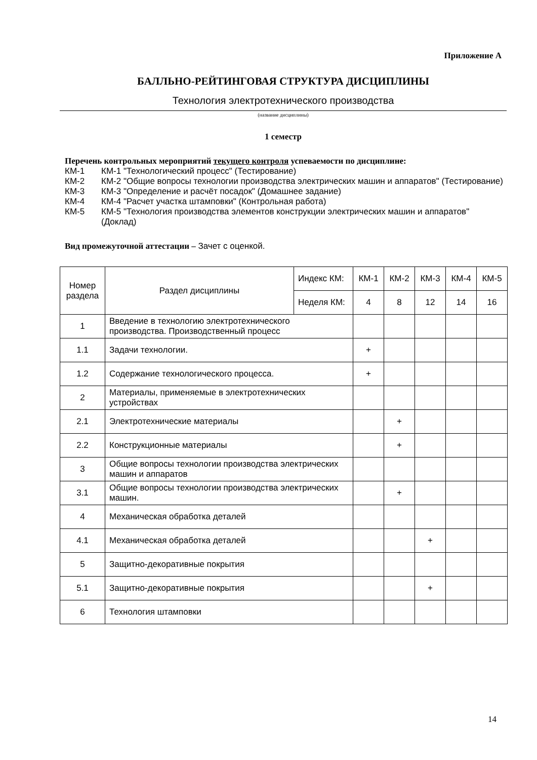Приложение А
БАЛЛЬНО-РЕЙТИНГОВАЯ СТРУКТУРА ДИСЦИПЛИНЫ
Технология электротехнического производства
(название дисциплины)
1 семестр
Перечень контрольных мероприятий текущего контроля успеваемости по дисциплине:
КМ-1 КМ-1 "Технологический процесс" (Тестирование)
КМ-2 КМ-2 "Общие вопросы технологии производства электрических машин и аппаратов" (Тестирование)
КМ-3 КМ-3 "Определение и расчёт посадок" (Домашнее задание)
КМ-4 КМ-4 "Расчет участка штамповки" (Контрольная работа)
КМ-5 КМ-5 "Технология производства элементов конструкции электрических машин и аппаратов" (Доклад)
Вид промежуточной аттестации – Зачет с оценкой.
| Номер раздела | Раздел дисциплины | Индекс КМ: | КМ-1 | КМ-2 | КМ-3 | КМ-4 | КМ-5 |
| --- | --- | --- | --- | --- | --- | --- | --- |
| | | Неделя КМ: | 4 | 8 | 12 | 14 | 16 |
| 1 | Введение в технологию электротехнического производства. Производственный процесс | | | | | | |
| 1.1 | Задачи технологии. | | + | | | | |
| 1.2 | Содержание технологического процесса. | | + | | | | |
| 2 | Материалы, применяемые в электротехнических устройствах | | | | | | |
| 2.1 | Электротехнические материалы | | | + | | | |
| 2.2 | Конструкционные материалы | | | + | | | |
| 3 | Общие вопросы технологии производства электрических машин и аппаратов | | | | | | |
| 3.1 | Общие вопросы технологии производства электрических машин. | | | + | | | |
| 4 | Механическая обработка деталей | | | | | | |
| 4.1 | Механическая обработка деталей | | | | + | | |
| 5 | Защитно-декоративные покрытия | | | | | | |
| 5.1 | Защитно-декоративные покрытия | | | | + | | |
| 6 | Технология штамповки | | | | | | |
14